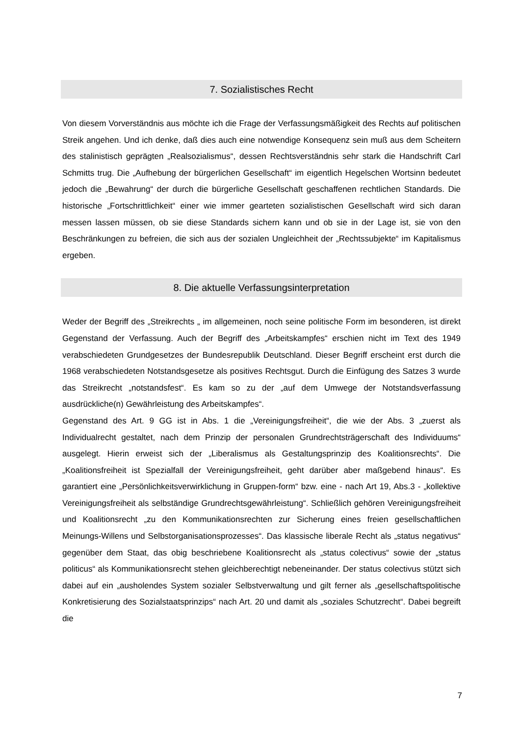7. Sozialistisches Recht
Von diesem Vorverständnis aus möchte ich die Frage der Verfassungsmäßigkeit des Rechts auf politischen Streik angehen. Und ich denke, daß dies auch eine notwendige Konsequenz sein muß aus dem Scheitern des stalinistisch geprägten „Realsozialismus“, dessen Rechtsverständnis sehr stark die Handschrift Carl Schmitts trug. Die „Aufhebung der bürgerlichen Gesellschaft“ im eigentlich Hegelschen Wortsinn bedeutet jedoch die „Bewahrung“ der durch die bürgerliche Gesellschaft geschaffenen rechtlichen Standards. Die historische „Fortschrittlichkeit“ einer wie immer gearteten sozialistischen Gesellschaft wird sich daran messen lassen müssen, ob sie diese Standards sichern kann und ob sie in der Lage ist, sie von den Beschränkungen zu befreien, die sich aus der sozialen Ungleichheit der „Rechtssubjekte“ im Kapitalismus ergeben.
8. Die aktuelle Verfassungsinterpretation
Weder der Begriff des „Streikrechts „ im allgemeinen, noch seine politische Form im besonderen, ist direkt Gegenstand der Verfassung. Auch der Begriff des „Arbeitskampfes“ erschien nicht im Text des 1949 verabschiedeten Grundgesetzes der Bundesrepublik Deutschland. Dieser Begriff erscheint erst durch die 1968 verabschiedeten Notstandsgesetze als positives Rechtsgut. Durch die Einfügung des Satzes 3 wurde das Streikrecht „notstandsfest“. Es kam so zu der „auf dem Umwege der Notstandsverfassung ausdrückliche(n) Gewährleistung des Arbeitskampfes“.
Gegenstand des Art. 9 GG ist in Abs. 1 die „Vereinigungsfreiheit“, die wie der Abs. 3 „zuerst als Individualrecht gestaltet, nach dem Prinzip der personalen Grundrechtsträgerschaft des Individuums“ ausgelegt. Hierin erweist sich der „Liberalismus als Gestaltungsprinzip des Koalitionsrechts“. Die „Koalitionsfreiheit ist Spezialfall der Vereinigungsfreiheit, geht darüber aber maßgebend hinaus“. Es garantiert eine „Persönlichkeitsverwirklichung in Gruppen-form“ bzw. eine - nach Art 19, Abs.3 - „kollektive Vereinigungsfreiheit als selbständige Grundrechtsgewährleistung“. Schließlich gehören Vereinigungsfreiheit und Koalitionsrecht „zu den Kommunikationsrechten zur Sicherung eines freien gesellschaftlichen Meinungs-Willens und Selbstorganisationsprozesses“. Das klassische liberale Recht als „status negativus“ gegenüber dem Staat, das obig beschriebene Koalitionsrecht als „status colectivus“ sowie der „status politicus“ als Kommunikationsrecht stehen gleichberechtigt nebeneinander. Der status colectivus stützt sich dabei auf ein „ausholendes System sozialer Selbstverwaltung und gilt ferner als „gesellschaftspolitische Konkretisierung des Sozialstaatsprinzips“ nach Art. 20 und damit als „soziales Schutzrecht“. Dabei begreift die
7